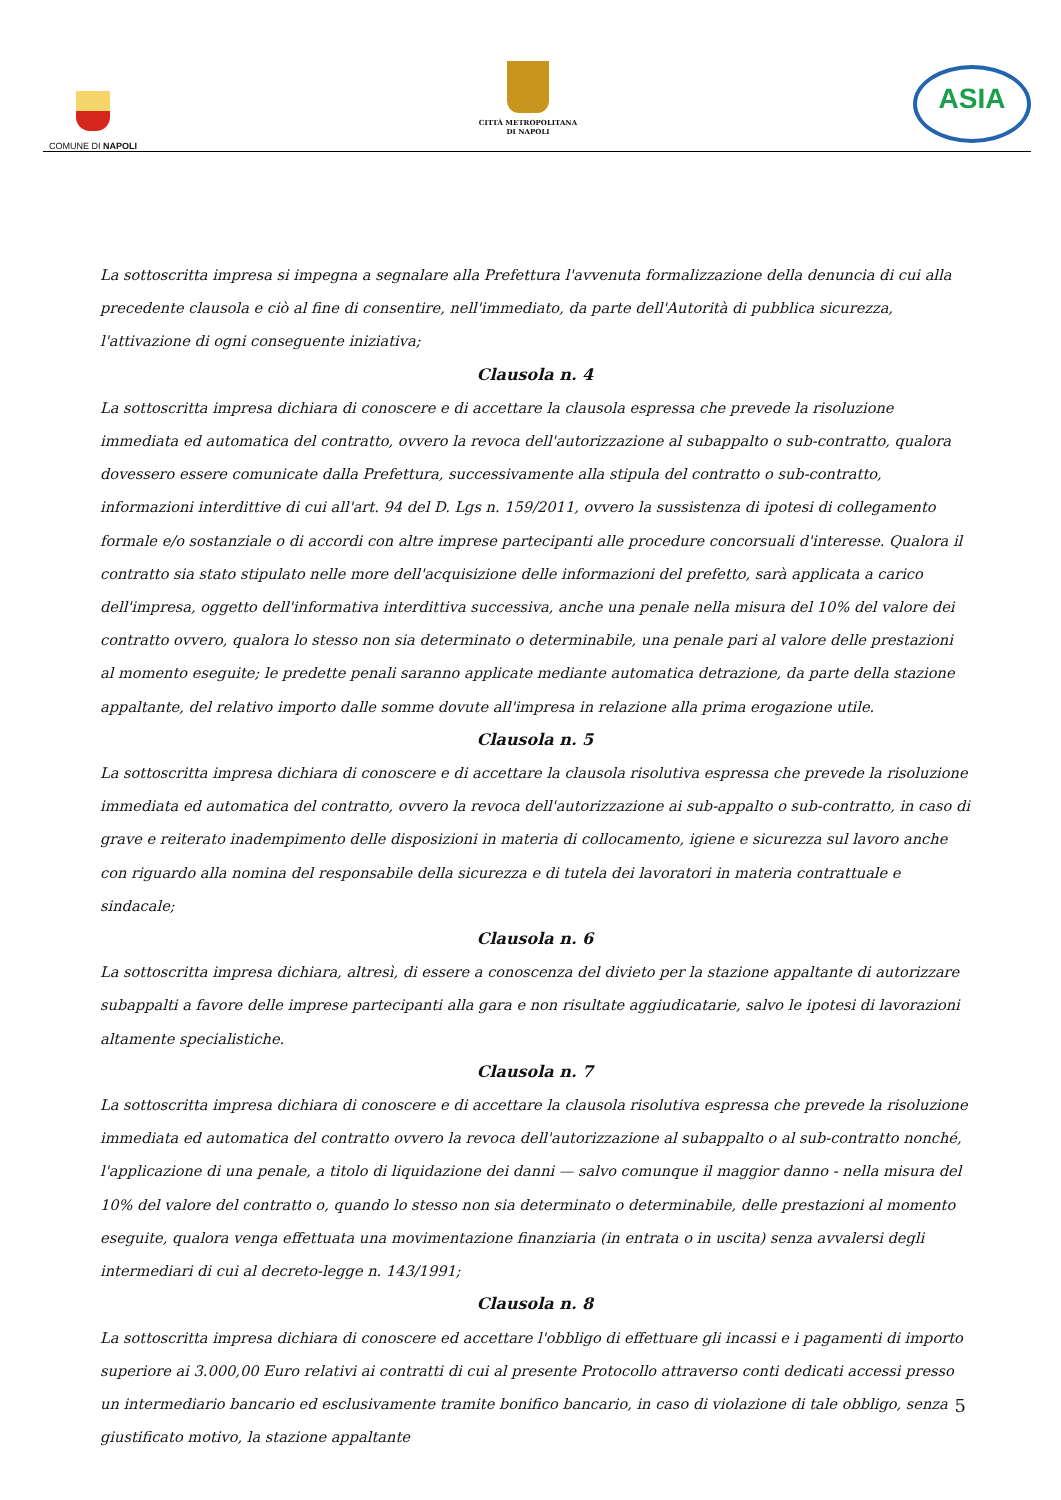COMUNE DI NAPOLI
CITTÀ METROPOLITANA
DI NAPOLI
ASIA
La sottoscritta impresa si impegna a segnalare alla Prefettura l'avvenuta formalizzazione della denuncia di cui alla precedente clausola e ciò al fine di consentire, nell'immediato, da parte dell'Autorità di pubblica sicurezza, l'attivazione di ogni conseguente iniziativa;
Clausola n. 4
La sottoscritta impresa dichiara di conoscere e di accettare la clausola espressa che prevede la risoluzione immediata ed automatica del contratto, ovvero la revoca dell'autorizzazione al subappalto o sub-contratto, qualora dovessero essere comunicate dalla Prefettura, successivamente alla stipula del contratto o sub-contratto, informazioni interdittive di cui all'art. 94 del D. Lgs n. 159/2011, ovvero la sussistenza di ipotesi di collegamento formale e/o sostanziale o di accordi con altre imprese partecipanti alle procedure concorsuali d'interesse. Qualora il contratto sia stato stipulato nelle more dell'acquisizione delle informazioni del prefetto, sarà applicata a carico dell'impresa, oggetto dell'informativa interdittiva successiva, anche una penale nella misura del 10% del valore dei contratto ovvero, qualora lo stesso non sia determinato o determinabile, una penale pari al valore delle prestazioni al momento eseguite; le predette penali saranno applicate mediante automatica detrazione, da parte della stazione appaltante, del relativo importo dalle somme dovute all'impresa in relazione alla prima erogazione utile.
Clausola n. 5
La sottoscritta impresa dichiara di conoscere e di accettare la clausola risolutiva espressa che prevede la risoluzione immediata ed automatica del contratto, ovvero la revoca dell'autorizzazione ai sub-appalto o sub-contratto, in caso di grave e reiterato inadempimento delle disposizioni in materia di collocamento, igiene e sicurezza sul lavoro anche con riguardo alla nomina del responsabile della sicurezza e di tutela dei lavoratori in materia contrattuale e sindacale;
Clausola n. 6
La sottoscritta impresa dichiara, altresì, di essere a conoscenza del divieto per la stazione appaltante di autorizzare subappalti a favore delle imprese partecipanti alla gara e non risultate aggiudicatarie, salvo le ipotesi di lavorazioni altamente specialistiche.
Clausola n. 7
La sottoscritta impresa dichiara di conoscere e di accettare la clausola risolutiva espressa che prevede la risoluzione immediata ed automatica del contratto ovvero la revoca dell'autorizzazione al subappalto o al sub-contratto nonché, l'applicazione di una penale, a titolo di liquidazione dei danni — salvo comunque il maggior danno - nella misura del 10% del valore del contratto o, quando lo stesso non sia determinato o determinabile, delle prestazioni al momento eseguite, qualora venga effettuata una movimentazione finanziaria (in entrata o in uscita) senza avvalersi degli intermediari di cui al decreto-legge n. 143/1991;
Clausola n. 8
La sottoscritta impresa dichiara di conoscere ed accettare l'obbligo di effettuare gli incassi e i pagamenti di importo superiore ai 3.000,00 Euro relativi ai contratti di cui al presente Protocollo attraverso conti dedicati accessi presso un intermediario bancario ed esclusivamente tramite bonifico bancario, in caso di violazione di tale obbligo, senza giustificato motivo, la stazione appaltante
5